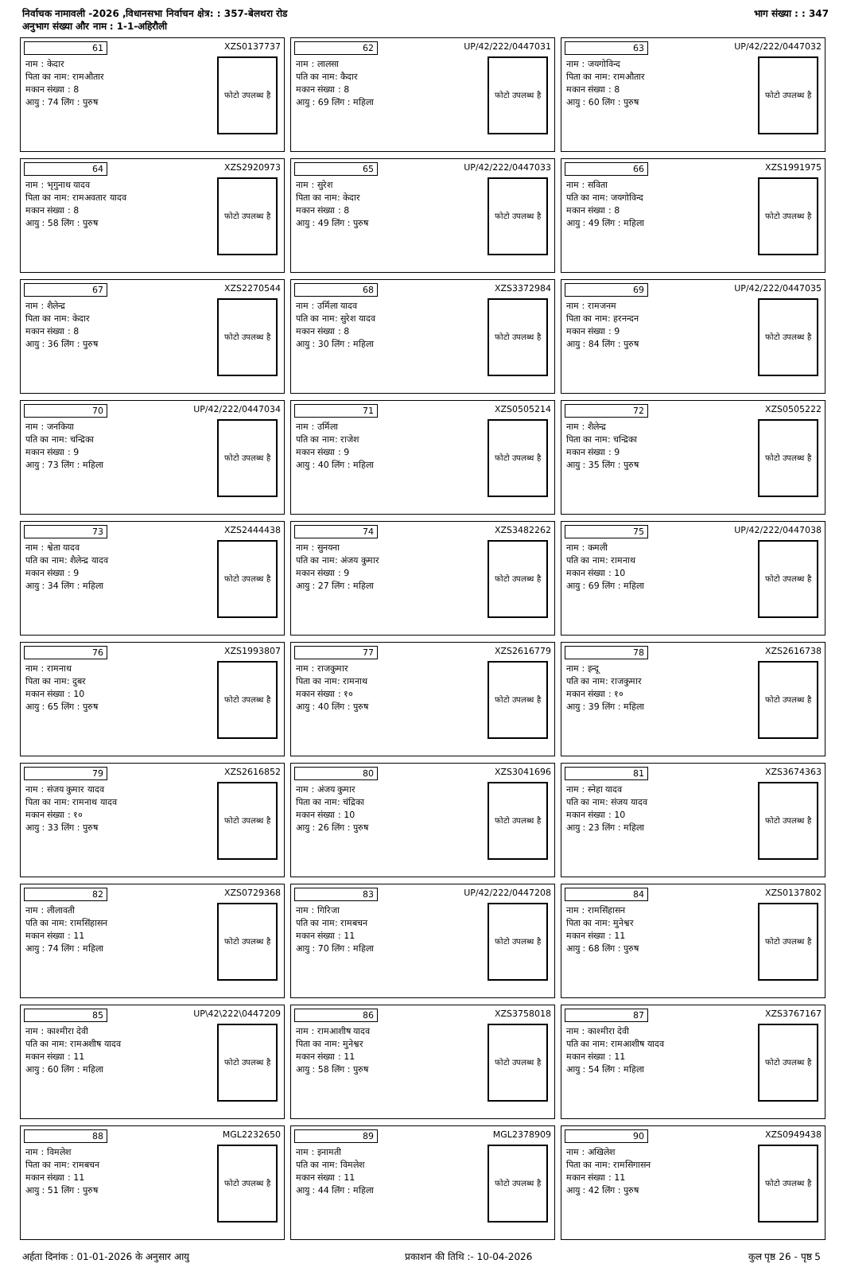निर्वाचक नामावली -2026 ,विधानसभा निर्वाचन क्षेत्र: : 357-बेलथरा रोड भाग संख्या : : 347
अनुभाग संख्या और नाम : 1-1-अहिरौली
61 XZS0137737
नाम : केदार
पिता का नाम: रामऔतार
मकान संख्या : 8
आयु : 74 लिंग : पुरुष
फोटो उपलब्ध है
62 UP/42/222/0447031
नाम : लालसा
पति का नाम: कैदार
मकान संख्या : 8
आयु : 69 लिंग : महिला
फोटो उपलब्ध है
63 UP/42/222/0447032
नाम : जयगोविन्द
पिता का नाम: रामऔतार
मकान संख्या : 8
आयु : 60 लिंग : पुरुष
फोटो उपलब्ध है
64 XZS2920973
नाम : भृगुनाथ यादव
पिता का नाम: रामअवतार यादव
मकान संख्या : 8
आयु : 58 लिंग : पुरुष
फोटो उपलब्ध है
65 UP/42/222/0447033
नाम : सुरेश
पिता का नाम: केदार
मकान संख्या : 8
आयु : 49 लिंग : पुरुष
फोटो उपलब्ध है
66 XZS1991975
नाम : सविता
पति का नाम: जयगोविन्द
मकान संख्या : 8
आयु : 49 लिंग : महिला
फोटो उपलब्ध है
67 XZS2270544
नाम : शैलेन्द्र
पिता का नाम: केदार
मकान संख्या : 8
आयु : 36 लिंग : पुरुष
फोटो उपलब्ध है
68 XZS3372984
नाम : उर्मिला यादव
पति का नाम: सुरेश यादव
मकान संख्या : 8
आयु : 30 लिंग : महिला
फोटो उपलब्ध है
69 UP/42/222/0447035
नाम : रामजनम
पिता का नाम: हरनन्दन
मकान संख्या : 9
आयु : 84 लिंग : पुरुष
फोटो उपलब्ध है
70 UP/42/222/0447034
नाम : जनकिया
पति का नाम: चन्द्रिका
मकान संख्या : 9
आयु : 73 लिंग : महिला
फोटो उपलब्ध है
71 XZS0505214
नाम : उर्मिला
पति का नाम: राजेश
मकान संख्या : 9
आयु : 40 लिंग : महिला
फोटो उपलब्ध है
72 XZS0505222
नाम : शैलेन्द्र
पिता का नाम: चन्द्रिका
मकान संख्या : 9
आयु : 35 लिंग : पुरुष
फोटो उपलब्ध है
73 XZS2444438
नाम : श्वेता यादव
पति का नाम: शैलेन्द्र यादव
मकान संख्या : 9
आयु : 34 लिंग : महिला
फोटो उपलब्ध है
74 XZS3482262
नाम : सुनयना
पति का नाम: अंजय कुमार
मकान संख्या : 9
आयु : 27 लिंग : महिला
फोटो उपलब्ध है
75 UP/42/222/0447038
नाम : कमली
पति का नाम: रामनाथ
मकान संख्या : 10
आयु : 69 लिंग : महिला
फोटो उपलब्ध है
76 XZS1993807
नाम : रामनाथ
पिता का नाम: दुबर
मकान संख्या : 10
आयु : 65 लिंग : पुरुष
फोटो उपलब्ध है
77 XZS2616779
नाम : राजकुमार
पिता का नाम: रामनाथ
मकान संख्या : १०
आयु : 40 लिंग : पुरुष
फोटो उपलब्ध है
78 XZS2616738
नाम : इन्दू
पति का नाम: राजकुमार
मकान संख्या : १०
आयु : 39 लिंग : महिला
फोटो उपलब्ध है
79 XZS2616852
नाम : संजय कुमार यादव
पिता का नाम: रामनाथ यादव
मकान संख्या : १०
आयु : 33 लिंग : पुरुष
फोटो उपलब्ध है
80 XZS3041696
नाम : अंजय कुमार
पिता का नाम: चंद्रिका
मकान संख्या : 10
आयु : 26 लिंग : पुरुष
फोटो उपलब्ध है
81 XZS3674363
नाम : स्नेहा यादव
पति का नाम: संजय यादव
मकान संख्या : 10
आयु : 23 लिंग : महिला
फोटो उपलब्ध है
82 XZS0729368
नाम : लीलावती
पति का नाम: रामसिंहासन
मकान संख्या : 11
आयु : 74 लिंग : महिला
फोटो उपलब्ध है
83 UP/42/222/0447208
नाम : गिरिजा
पति का नाम: रामबचन
मकान संख्या : 11
आयु : 70 लिंग : महिला
फोटो उपलब्ध है
84 XZS0137802
नाम : रामसिंहासन
पिता का नाम: मुनेश्वर
मकान संख्या : 11
आयु : 68 लिंग : पुरुष
फोटो उपलब्ध है
85 UP\42\222\0447209
नाम : काश्मीरा देवी
पति का नाम: रामअशीष यादव
मकान संख्या : 11
आयु : 60 लिंग : महिला
फोटो उपलब्ध है
86 XZS3758018
नाम : रामआशीष यादव
पिता का नाम: मुनेश्वर
मकान संख्या : 11
आयु : 58 लिंग : पुरुष
फोटो उपलब्ध है
87 XZS3767167
नाम : काश्मीरा देवी
पति का नाम: रामआशीष यादव
मकान संख्या : 11
आयु : 54 लिंग : महिला
फोटो उपलब्ध है
88 MGL2232650
नाम : विमलेश
पिता का नाम: रामबचन
मकान संख्या : 11
आयु : 51 लिंग : पुरुष
फोटो उपलब्ध है
89 MGL2378909
नाम : इनामती
पति का नाम: विमलेश
मकान संख्या : 11
आयु : 44 लिंग : महिला
फोटो उपलब्ध है
90 XZS0949438
नाम : अखिलेश
पिता का नाम: रामसिगासन
मकान संख्या : 11
आयु : 42 लिंग : पुरुष
फोटो उपलब्ध है
अर्हता दिनांक : 01-01-2026 के अनुसार आयु प्रकाशन की तिथि :- 10-04-2026 कुल पृष्ठ 26 - पृष्ठ 5